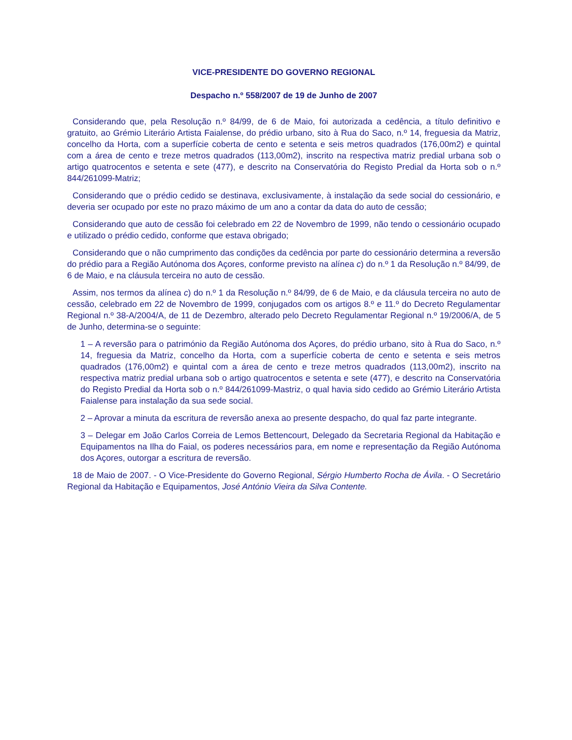VICE-PRESIDENTE DO GOVERNO REGIONAL
Despacho n.º 558/2007 de 19 de Junho de 2007
Considerando que, pela Resolução n.º 84/99, de 6 de Maio, foi autorizada a cedência, a título definitivo e gratuito, ao Grémio Literário Artista Faialense, do prédio urbano, sito à Rua do Saco, n.º 14, freguesia da Matriz, concelho da Horta, com a superfície coberta de cento e setenta e seis metros quadrados (176,00m2) e quintal com a área de cento e treze metros quadrados (113,00m2), inscrito na respectiva matriz predial urbana sob o artigo quatrocentos e setenta e sete (477), e descrito na Conservatória do Registo Predial da Horta sob o n.º 844/261099-Matriz;
Considerando que o prédio cedido se destinava, exclusivamente, à instalação da sede social do cessionário, e deveria ser ocupado por este no prazo máximo de um ano a contar da data do auto de cessão;
Considerando que auto de cessão foi celebrado em 22 de Novembro de 1999, não tendo o cessionário ocupado e utilizado o prédio cedido, conforme que estava obrigado;
Considerando que o não cumprimento das condições da cedência por parte do cessionário determina a reversão do prédio para a Região Autónoma dos Açores, conforme previsto na alínea c) do n.º 1 da Resolução n.º 84/99, de 6 de Maio, e na cláusula terceira no auto de cessão.
Assim, nos termos da alínea c) do n.º 1 da Resolução n.º 84/99, de 6 de Maio, e da cláusula terceira no auto de cessão, celebrado em 22 de Novembro de 1999, conjugados com os artigos 8.º e 11.º do Decreto Regulamentar Regional n.º 38-A/2004/A, de 11 de Dezembro, alterado pelo Decreto Regulamentar Regional n.º 19/2006/A, de 5 de Junho, determina-se o seguinte:
1 – A reversão para o património da Região Autónoma dos Açores, do prédio urbano, sito à Rua do Saco, n.º 14, freguesia da Matriz, concelho da Horta, com a superfície coberta de cento e setenta e seis metros quadrados (176,00m2) e quintal com a área de cento e treze metros quadrados (113,00m2), inscrito na respectiva matriz predial urbana sob o artigo quatrocentos e setenta e sete (477), e descrito na Conservatória do Registo Predial da Horta sob o n.º 844/261099-Mastriz, o qual havia sido cedido ao Grémio Literário Artista Faialense para instalação da sua sede social.
2 – Aprovar a minuta da escritura de reversão anexa ao presente despacho, do qual faz parte integrante.
3 – Delegar em João Carlos Correia de Lemos Bettencourt, Delegado da Secretaria Regional da Habitação e Equipamentos na Ilha do Faial, os poderes necessários para, em nome e representação da Região Autónoma dos Açores, outorgar a escritura de reversão.
18 de Maio de 2007. - O Vice-Presidente do Governo Regional, Sérgio Humberto Rocha de Ávila. - O Secretário Regional da Habitação e Equipamentos, José António Vieira da Silva Contente.